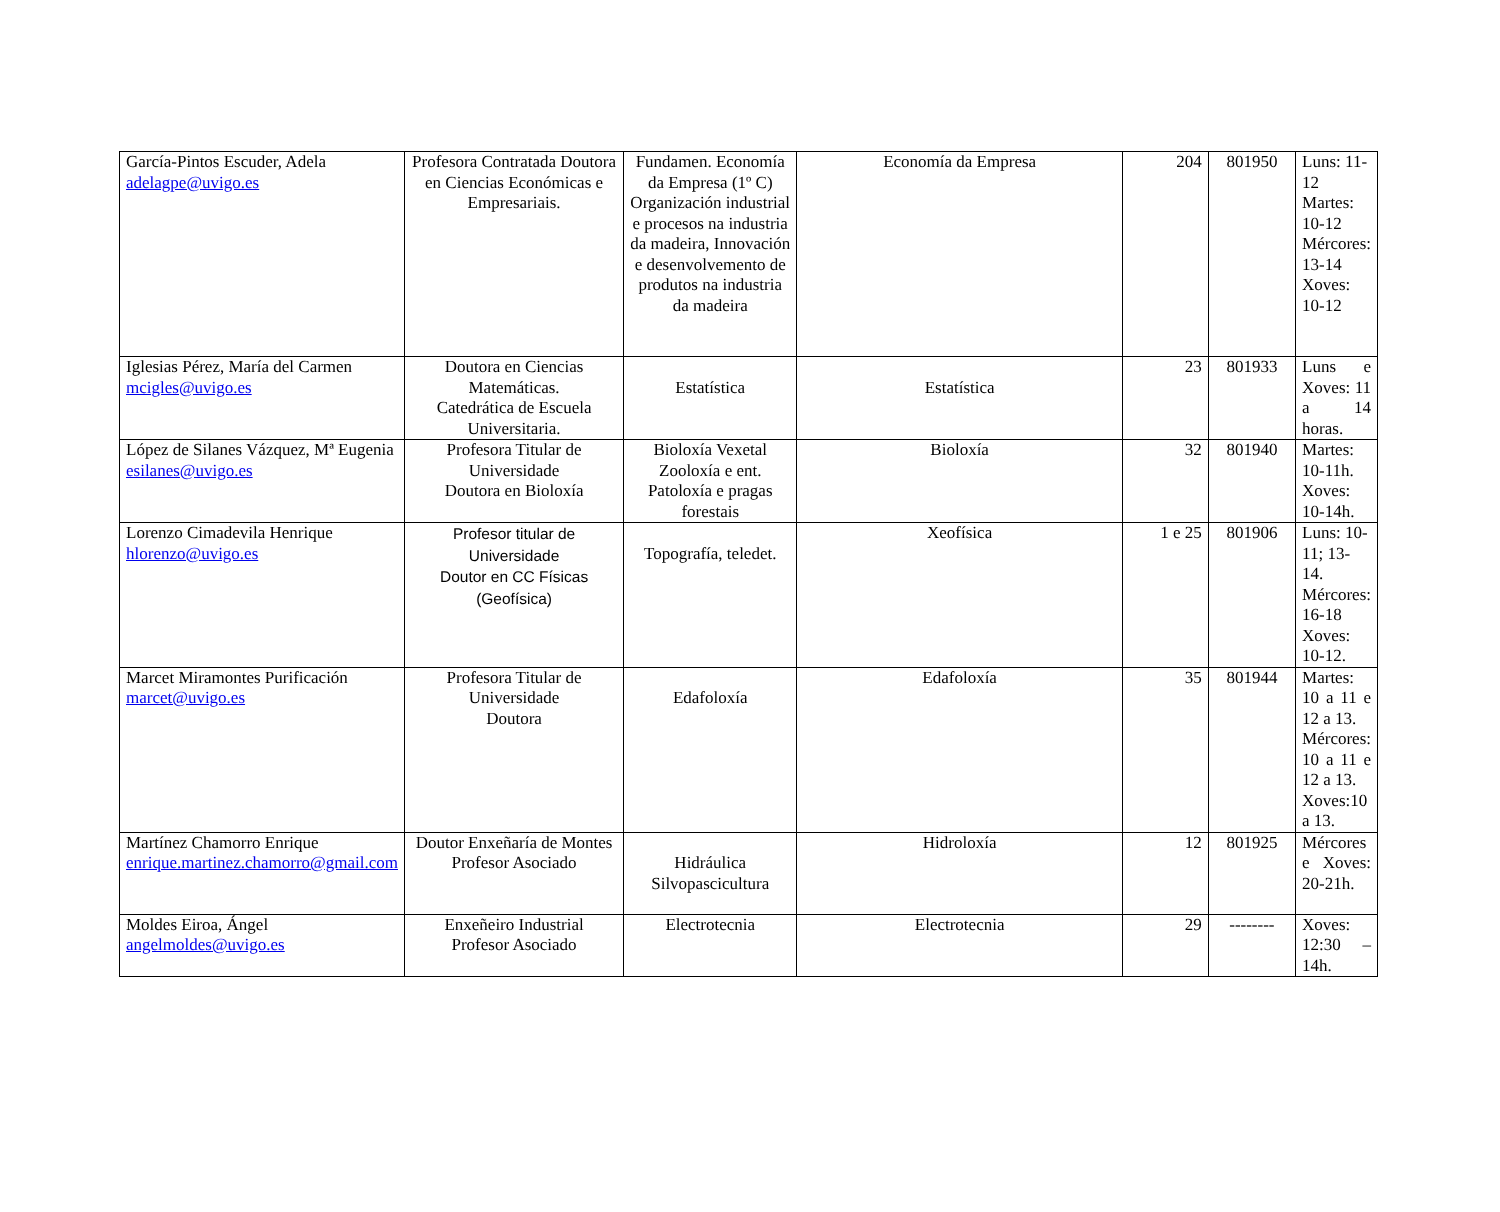| García-Pintos Escuder, Adela adelagpe@uvigo.es | Profesora Contratada Doutora en Ciencias Económicas e Empresariais. | Fundamen. Economía da Empresa (1º C) Organización industrial e procesos na industria da madeira, Innovación e desenvolvemento de produtos na industria da madeira | Economía da Empresa | 204 | 801950 | Luns: 11-12 Martes: 10-12 Mércores: 13-14 Xoves: 10-12 |
| Iglesias Pérez, María del Carmen mcigles@uvigo.es | Doutora en Ciencias Matemáticas. Catedrática de Escuela Universitaria. | Estatística | Estatística | 23 | 801933 | Luns e Xoves: 11 a 14 horas. |
| López de Silanes Vázquez, Mª Eugenia esilanes@uvigo.es | Profesora Titular de Universidade Doutora en Bioloxía | Bioloxía Vexetal Zooloxía e ent. Patoloxía e pragas forestais | Bioloxía | 32 | 801940 | Martes: 10-11h. Xoves: 10-14h. |
| Lorenzo Cimadevila Henrique hlorenzo@uvigo.es | Profesor titular de Universidade Doutor en CC Físicas (Geofísica) | Topografía, teledet. | Xeofísica | 1 e 25 | 801906 | Luns: 10-11; 13-14. Mércores: 16-18 Xoves: 10-12. |
| Marcet Miramontes Purificación marcet@uvigo.es | Profesora Titular de Universidade Doutora | Edafoloxía | Edafoloxía | 35 | 801944 | Martes: 10 a 11 e 12 a 13. Mércores: 10 a 11 e 12 a 13. Xoves:10 a 13. |
| Martínez Chamorro Enrique enrique.martinez.chamorro@gmail.com | Doutor Enxeñaría de Montes Profesor Asociado | Hidráulica Silvopascicultura | Hidroloxía | 12 | 801925 | Mércores e Xoves: 20-21h. |
| Moldes Eiroa, Ángel angelmoldes@uvigo.es | Enxeñeiro Industrial Profesor Asociado | Electrotecnia | Electrotecnia | 29 | -------- | Xoves: 12:30 – 14h. |